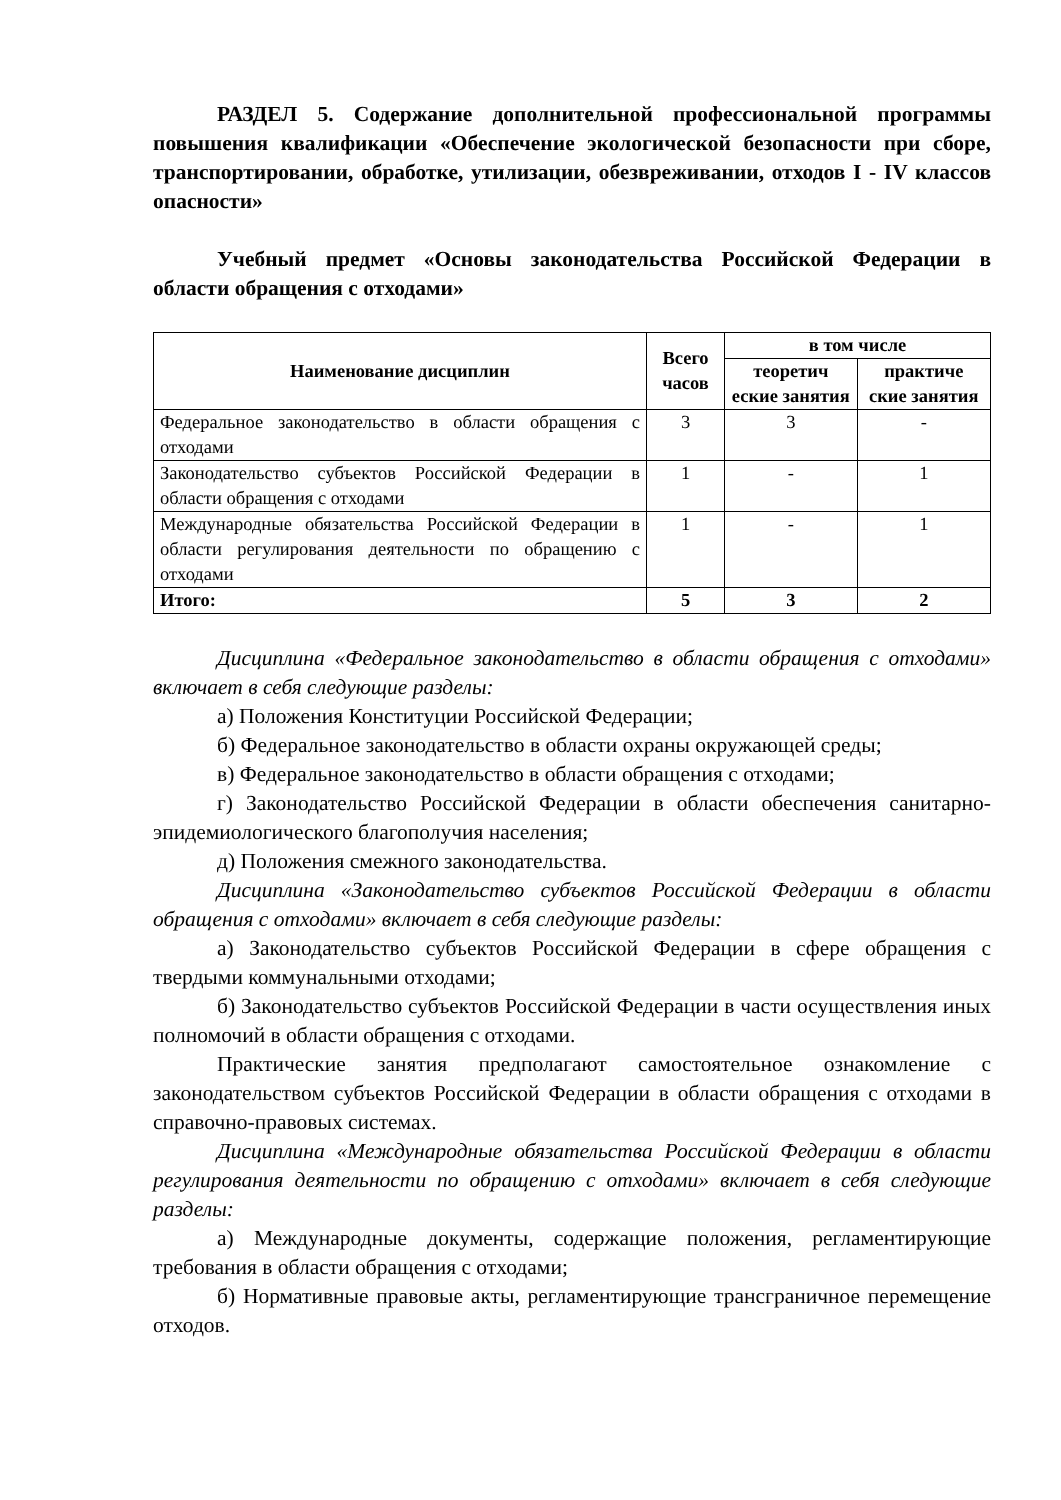РАЗДЕЛ 5. Содержание дополнительной профессиональной программы повышения квалификации «Обеспечение экологической безопасности при сборе, транспортировании, обработке, утилизации, обезвреживании, отходов I - IV классов опасности»
Учебный предмет «Основы законодательства Российской Федерации в области обращения с отходами»
| Наименование дисциплин | Всего часов | в том числе | |
| --- | --- | --- | --- |
| | | теоретич еские занятия | практиче ские занятия |
| Федеральное законодательство в области обращения с отходами | 3 | 3 | - |
| Законодательство субъектов Российской Федерации в области обращения с отходами | 1 | - | 1 |
| Международные обязательства Российской Федерации в области регулирования деятельности по обращению с отходами | 1 | - | 1 |
| Итого: | 5 | 3 | 2 |
Дисциплина «Федеральное законодательство в области обращения с отходами» включает в себя следующие разделы:
а) Положения Конституции Российской Федерации;
б) Федеральное законодательство в области охраны окружающей среды;
в) Федеральное законодательство в области обращения с отходами;
г) Законодательство Российской Федерации в области обеспечения санитарно-эпидемиологического благополучия населения;
д) Положения смежного законодательства.
Дисциплина «Законодательство субъектов Российской Федерации в области обращения с отходами» включает в себя следующие разделы:
а) Законодательство субъектов Российской Федерации в сфере обращения с твердыми коммунальными отходами;
б) Законодательство субъектов Российской Федерации в части осуществления иных полномочий в области обращения с отходами.
Практические занятия предполагают самостоятельное ознакомление с законодательством субъектов Российской Федерации в области обращения с отходами в справочно-правовых системах.
Дисциплина «Международные обязательства Российской Федерации в области регулирования деятельности по обращению с отходами» включает в себя следующие разделы:
а) Международные документы, содержащие положения, регламентирующие требования в области обращения с отходами;
б) Нормативные правовые акты, регламентирующие трансграничное перемещение отходов.